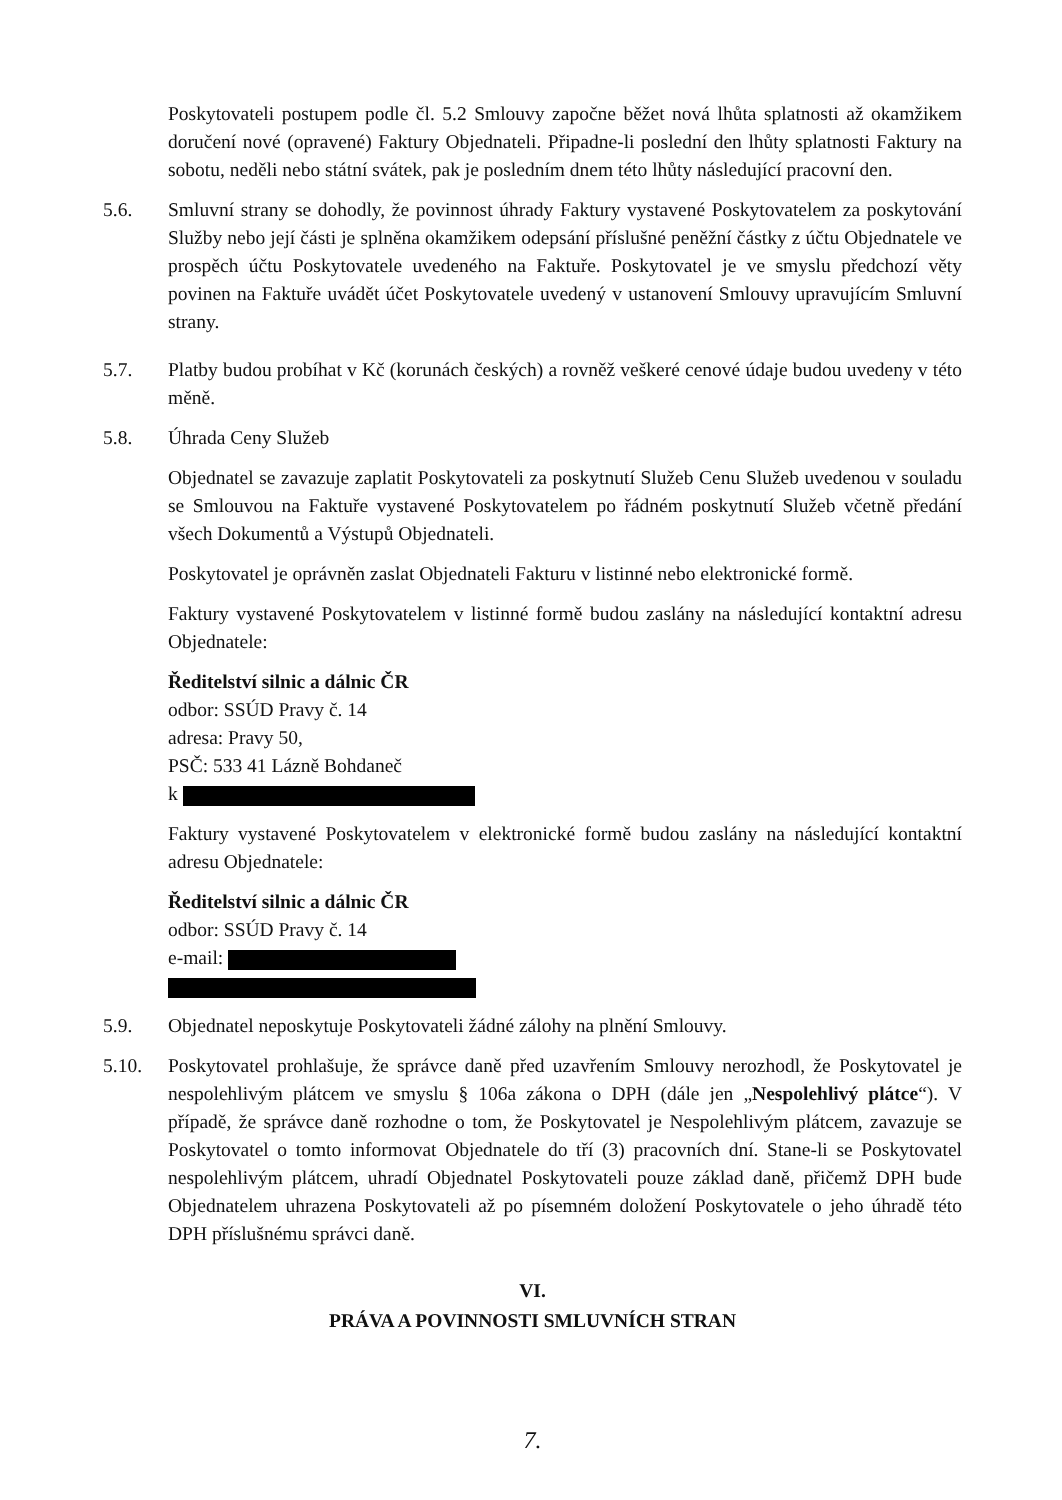Poskytovateli postupem podle čl. 5.2 Smlouvy započne běžet nová lhůta splatnosti až okamžikem doručení nové (opravené) Faktury Objednateli. Připadne-li poslední den lhůty splatnosti Faktury na sobotu, neděli nebo státní svátek, pak je posledním dnem této lhůty následující pracovní den.
5.6. Smluvní strany se dohodly, že povinnost úhrady Faktury vystavené Poskytovatelem za poskytování Služby nebo její části je splněna okamžikem odepsání příslušné peněžní částky z účtu Objednatele ve prospěch účtu Poskytovatele uvedeného na Faktuře. Poskytovatel je ve smyslu předchozí věty povinen na Faktuře uvádět účet Poskytovatele uvedený v ustanovení Smlouvy upravujícím Smluvní strany.
5.7. Platby budou probíhat v Kč (korunách českých) a rovněž veškeré cenové údaje budou uvedeny v této měně.
5.8. Úhrada Ceny Služeb
Objednatel se zavazuje zaplatit Poskytovateli za poskytnutí Služeb Cenu Služeb uvedenou v souladu se Smlouvou na Faktuře vystavené Poskytovatelem po řádném poskytnutí Služeb včetně předání všech Dokumentů a Výstupů Objednateli.
Poskytovatel je oprávněn zaslat Objednateli Fakturu v listinné nebo elektronické formě.
Faktury vystavené Poskytovatelem v listinné formě budou zaslány na následující kontaktní adresu Objednatele:
Ředitelství silnic a dálnic ČR
odbor: SSÚD Pravy č. 14
adresa: Pravy 50,
PSČ: 533 41 Lázně Bohdaneč
k
Faktury vystavené Poskytovatelem v elektronické formě budou zaslány na následující kontaktní adresu Objednatele:
Ředitelství silnic a dálnic ČR
odbor: SSÚD Pravy č. 14
e-mail:
5.9. Objednatel neposkytuje Poskytovateli žádné zálohy na plnění Smlouvy.
5.10. Poskytovatel prohlašuje, že správce daně před uzavřením Smlouvy nerozhodl, že Poskytovatel je nespolehlivým plátcem ve smyslu § 106a zákona o DPH (dále jen „Nespolehlivý plátce“). V případě, že správce daně rozhodne o tom, že Poskytovatel je Nespolehlivým plátcem, zavazuje se Poskytovatel o tomto informovat Objednatele do tří (3) pracovních dní. Stane-li se Poskytovatel nespolehlivým plátcem, uhradí Objednatel Poskytovateli pouze základ daně, přičemž DPH bude Objednatelem uhrazena Poskytovateli až po písemném doložení Poskytovatele o jeho úhradě této DPH příslušnému správci daně.
VI.
PRÁVA A POVINNOSTI SMLUVNÍCH STRAN
7.